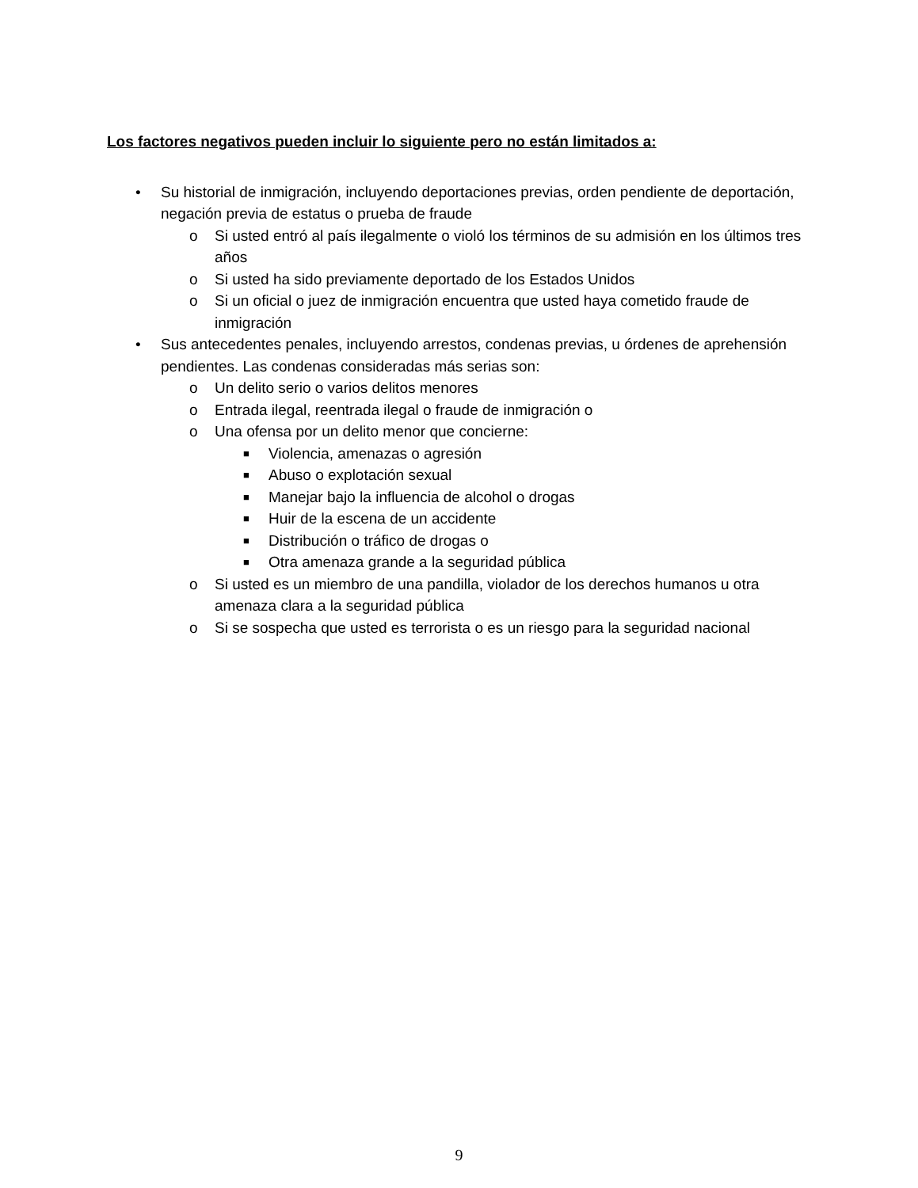Los factores negativos pueden incluir lo siguiente pero no están limitados a:
• Su historial de inmigración, incluyendo deportaciones previas, orden pendiente de deportación, negación previa de estatus o prueba de fraude
o Si usted entró al país ilegalmente o violó los términos de su admisión en los últimos tres años
o Si usted ha sido previamente deportado de los Estados Unidos
o Si un oficial o juez de inmigración encuentra que usted haya cometido fraude de inmigración
• Sus antecedentes penales, incluyendo arrestos, condenas previas, u órdenes de aprehensión pendientes. Las condenas consideradas más serias son:
o Un delito serio o varios delitos menores
o Entrada ilegal, reentrada ilegal o fraude de inmigración o
o Una ofensa por un delito menor que concierne:
■ Violencia, amenazas o agresión
■ Abuso o explotación sexual
■ Manejar bajo la influencia de alcohol o drogas
■ Huir de la escena de un accidente
■ Distribución o tráfico de drogas o
■ Otra amenaza grande a la seguridad pública
o Si usted es un miembro de una pandilla, violador de los derechos humanos u otra amenaza clara a la seguridad pública
o Si se sospecha que usted es terrorista o es un riesgo para la seguridad nacional
9